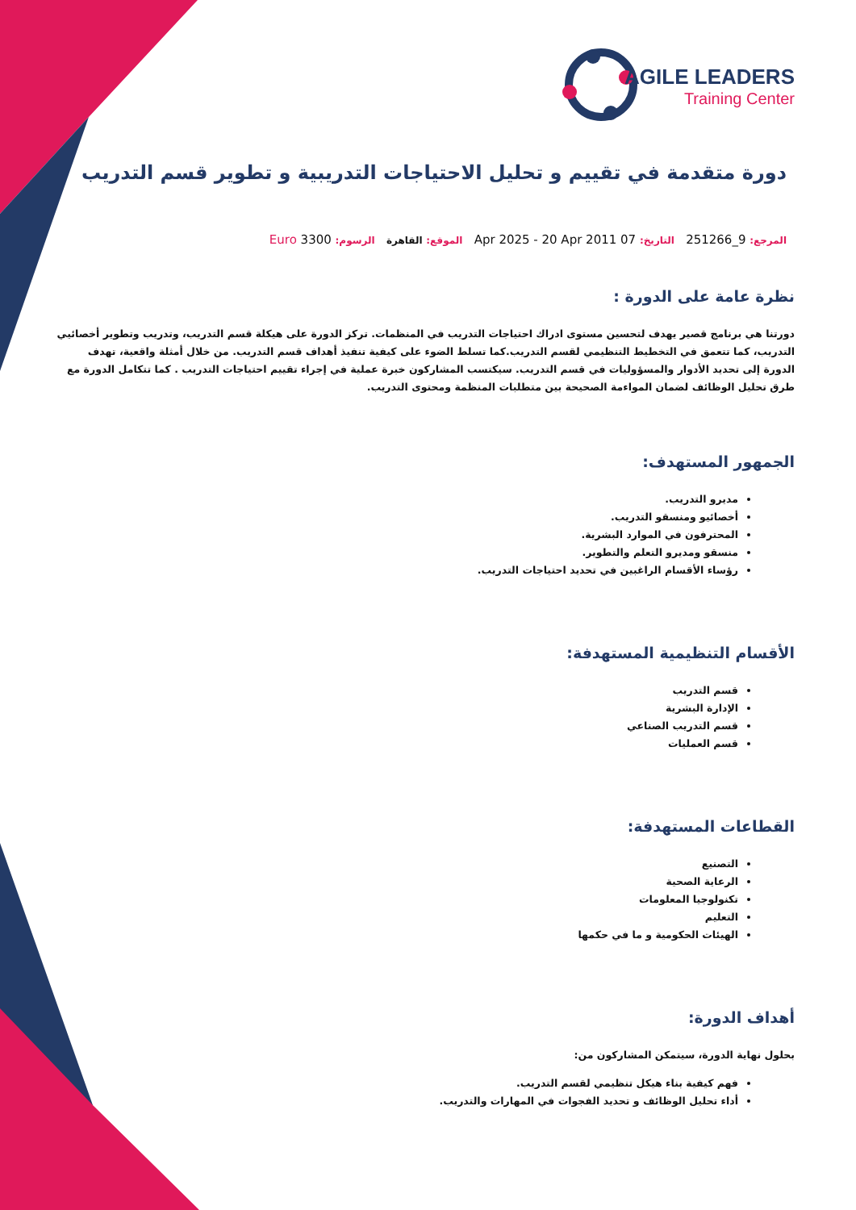AGILE LEADERS
Training Center
دورة متقدمة في تقييم و تحليل الاحتياجات التدريبية و تطوير قسم التدريب
المرجع: 9_251266 التاريخ: 07 Apr 2025 - 20 Apr 2011 الموقع: القاهرة الرسوم: 3300 Euro
نظرة عامة على الدورة :
دورتنا هي برنامج قصير يهدف لتحسين مستوى ادراك احتياجات التدريب في المنظمات. تركز الدورة على هيكلة قسم التدريب، وتدريب وتطوير أخصائيي التدريب، كما تتعمق في التخطيط التنظيمي لقسم التدريب.كما تسلط الضوء على كيفية تنفيذ أهداف قسم التدريب. من خلال أمثلة واقعية، تهدف الدورة إلى تحديد الأدوار والمسؤوليات في قسم التدريب. سيكتسب المشاركون خبرة عملية في إجراء تقييم احتياجات التدريب . كما تتكامل الدورة مع طرق تحليل الوظائف لضمان المواءمة الصحيحة بين متطلبات المنظمة ومحتوى التدريب.
الجمهور المستهدف:
مديرو التدريب.
أخصائيو ومنسقو التدريب.
المحترفون في الموارد البشرية.
منسقو ومديرو التعلم والتطوير.
رؤساء الأقسام الراغبين في تحديد احتياجات التدريب.
الأقسام التنظيمية المستهدفة:
قسم التدريب
الإدارة البشرية
قسم التدريب الصناعي
قسم العمليات
القطاعات المستهدفة:
التصنيع
الرعاية الصحية
تكنولوجيا المعلومات
التعليم
الهيئات الحكومية و ما في حكمها
أهداف الدورة:
بحلول نهاية الدورة، سيتمكن المشاركون من:
فهم كيفية بناء هيكل تنظيمي لقسم التدريب.
أداء تحليل الوظائف و تحديد الفجوات في المهارات والتدريب.